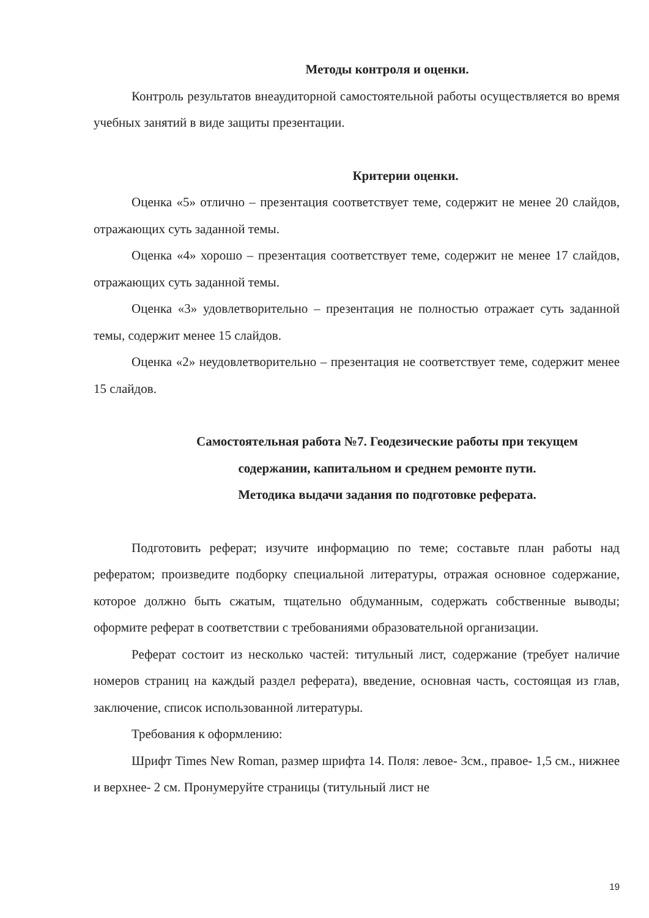Методы контроля и оценки.
Контроль результатов внеаудиторной самостоятельной работы осуществляется во время учебных занятий в виде защиты презентации.
Критерии оценки.
Оценка «5» отлично – презентация соответствует теме, содержит не менее 20 слайдов, отражающих суть заданной темы.
Оценка «4» хорошо – презентация соответствует теме, содержит не менее 17 слайдов, отражающих суть заданной темы.
Оценка «3» удовлетворительно – презентация не полностью отражает суть заданной темы, содержит менее 15 слайдов.
Оценка «2» неудовлетворительно – презентация не соответствует теме, содержит менее 15 слайдов.
Самостоятельная работа №7. Геодезические работы при текущем
содержании, капитальном и среднем ремонте пути.
Методика выдачи задания по подготовке реферата.
Подготовить реферат; изучите информацию по теме; составьте план работы над рефератом; произведите подборку специальной литературы, отражая основное содержание, которое должно быть сжатым, тщательно обдуманным, содержать собственные выводы; оформите реферат в соответствии с требованиями образовательной организации.
Реферат состоит из несколько частей: титульный лист, содержание (требует наличие номеров страниц на каждый раздел реферата), введение, основная часть, состоящая из глав, заключение, список использованной литературы.
Требования к оформлению:
Шрифт Times New Roman, размер шрифта 14. Поля: левое- 3см., правое- 1,5 см., нижнее и верхнее- 2 см. Пронумеруйте страницы (титульный лист не
19